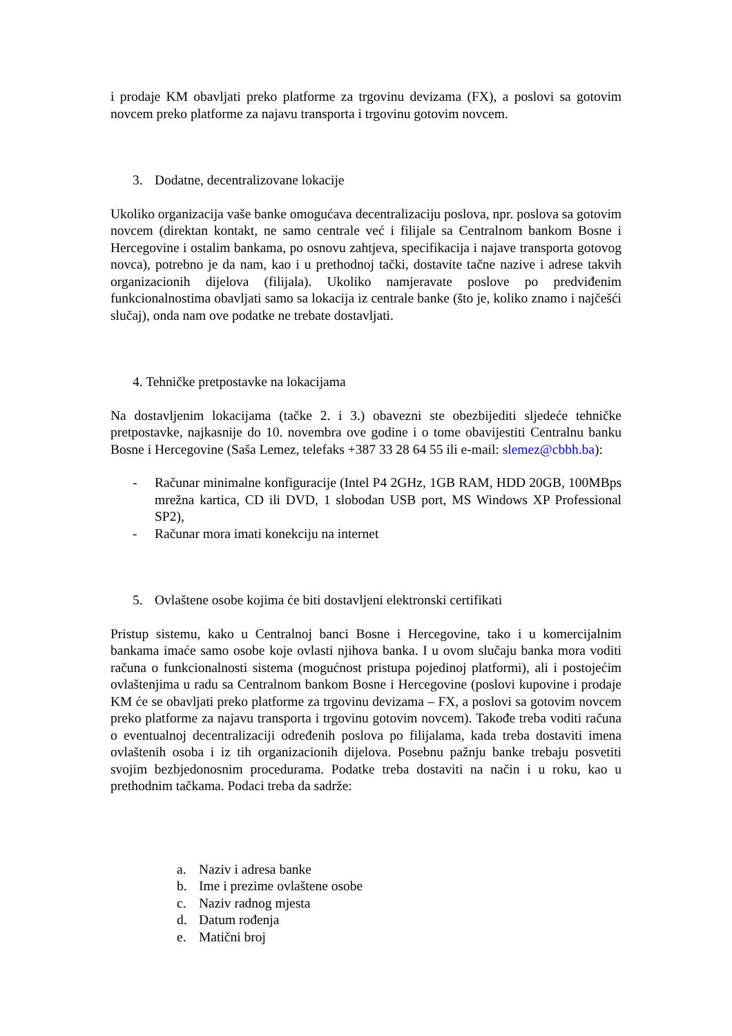i prodaje KM obavljati preko platforme za trgovinu devizama (FX), a poslovi sa gotovim novcem preko platforme za najavu transporta i trgovinu gotovim novcem.
3. Dodatne, decentralizovane lokacije
Ukoliko organizacija vaše banke omogućava decentralizaciju poslova, npr. poslova sa gotovim novcem (direktan kontakt, ne samo centrale već i filijale sa Centralnom bankom Bosne i Hercegovine i ostalim bankama, po osnovu zahtjeva, specifikacija i najave transporta gotovog novca), potrebno je da nam, kao i u prethodnoj tački, dostavite tačne nazive i adrese takvih organizacionih dijelova (filijala). Ukoliko namjeravate poslove po predviđenim funkcionalnostima obavljati samo sa lokacija iz centrale banke (što je, koliko znamo i najčešći slučaj), onda nam ove podatke ne trebate dostavljati.
4. Tehničke pretpostavke na lokacijama
Na dostavljenim lokacijama (tačke 2. i 3.) obavezni ste obezbijediti sljedeće tehničke pretpostavke, najkasnije do 10. novembra ove godine i o tome obavijestiti Centralnu banku Bosne i Hercegovine (Saša Lemez, telefaks +387 33 28 64 55 ili e-mail: slemez@cbbh.ba):
- Računar minimalne konfiguracije (Intel P4 2GHz, 1GB RAM, HDD 20GB, 100MBps mrežna kartica, CD ili DVD, 1 slobodan USB port, MS Windows XP Professional SP2),
- Računar mora imati konekciju na internet
5. Ovlaštene osobe kojima će biti dostavljeni elektronski certifikati
Pristup sistemu, kako u Centralnoj banci Bosne i Hercegovine, tako i u komercijalnim bankama imaće samo osobe koje ovlasti njihova banka. I u ovom slučaju banka mora voditi računa o funkcionalnosti sistema (mogućnost pristupa pojedinoj platformi), ali i postojećim ovlaštenjima u radu sa Centralnom bankom Bosne i Hercegovine (poslovi kupovine i prodaje KM će se obavljati preko platforme za trgovinu devizama – FX, a poslovi sa gotovim novcem preko platforme za najavu transporta i trgovinu gotovim novcem). Takođe treba voditi računa o eventualnoj decentralizaciji određenih poslova po filijalama, kada treba dostaviti imena ovlaštenih osoba i iz tih organizacionih dijelova. Posebnu pažnju banke trebaju posvetiti svojim bezbjedonosnim procedurama. Podatke treba dostaviti na način i u roku, kao u prethodnim tačkama. Podaci treba da sadrže:
a. Naziv i adresa banke
b. Ime i prezime ovlaštene osobe
c. Naziv radnog mjesta
d. Datum rođenja
e. Matični broj